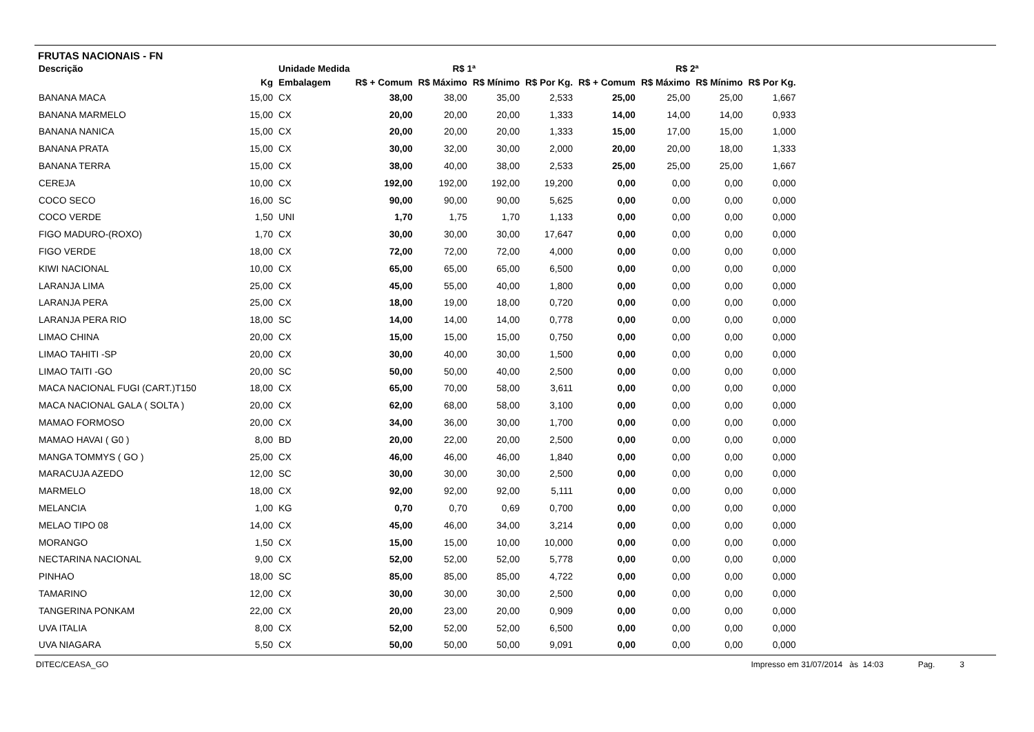FRUTAS NACIONAIS - FN
| Descrição | | Unidade Medida | R$ 1ª | | | | R$ 2ª | | | |
| --- | --- | --- | --- | --- | --- | --- | --- | --- | --- | --- |
| | Kg | Embalagem | R$ + Comum | R$ Máximo | R$ Mínimo | R$ Por Kg. | R$ + Comum | R$ Máximo | R$ Mínimo | R$ Por Kg. |
| BANANA MACA | 15,00 | CX | 38,00 | 38,00 | 35,00 | 2,533 | 25,00 | 25,00 | 25,00 | 1,667 |
| BANANA MARMELO | 15,00 | CX | 20,00 | 20,00 | 20,00 | 1,333 | 14,00 | 14,00 | 14,00 | 0,933 |
| BANANA NANICA | 15,00 | CX | 20,00 | 20,00 | 20,00 | 1,333 | 15,00 | 17,00 | 15,00 | 1,000 |
| BANANA PRATA | 15,00 | CX | 30,00 | 32,00 | 30,00 | 2,000 | 20,00 | 20,00 | 18,00 | 1,333 |
| BANANA TERRA | 15,00 | CX | 38,00 | 40,00 | 38,00 | 2,533 | 25,00 | 25,00 | 25,00 | 1,667 |
| CEREJA | 10,00 | CX | 192,00 | 192,00 | 192,00 | 19,200 | 0,00 | 0,00 | 0,00 | 0,000 |
| COCO SECO | 16,00 | SC | 90,00 | 90,00 | 90,00 | 5,625 | 0,00 | 0,00 | 0,00 | 0,000 |
| COCO VERDE | 1,50 | UNI | 1,70 | 1,75 | 1,70 | 1,133 | 0,00 | 0,00 | 0,00 | 0,000 |
| FIGO MADURO-(ROXO) | 1,70 | CX | 30,00 | 30,00 | 30,00 | 17,647 | 0,00 | 0,00 | 0,00 | 0,000 |
| FIGO VERDE | 18,00 | CX | 72,00 | 72,00 | 72,00 | 4,000 | 0,00 | 0,00 | 0,00 | 0,000 |
| KIWI NACIONAL | 10,00 | CX | 65,00 | 65,00 | 65,00 | 6,500 | 0,00 | 0,00 | 0,00 | 0,000 |
| LARANJA LIMA | 25,00 | CX | 45,00 | 55,00 | 40,00 | 1,800 | 0,00 | 0,00 | 0,00 | 0,000 |
| LARANJA PERA | 25,00 | CX | 18,00 | 19,00 | 18,00 | 0,720 | 0,00 | 0,00 | 0,00 | 0,000 |
| LARANJA PERA RIO | 18,00 | SC | 14,00 | 14,00 | 14,00 | 0,778 | 0,00 | 0,00 | 0,00 | 0,000 |
| LIMAO CHINA | 20,00 | CX | 15,00 | 15,00 | 15,00 | 0,750 | 0,00 | 0,00 | 0,00 | 0,000 |
| LIMAO TAHITI -SP | 20,00 | CX | 30,00 | 40,00 | 30,00 | 1,500 | 0,00 | 0,00 | 0,00 | 0,000 |
| LIMAO TAITI -GO | 20,00 | SC | 50,00 | 50,00 | 40,00 | 2,500 | 0,00 | 0,00 | 0,00 | 0,000 |
| MACA NACIONAL FUGI (CART.)T150 | 18,00 | CX | 65,00 | 70,00 | 58,00 | 3,611 | 0,00 | 0,00 | 0,00 | 0,000 |
| MACA NACIONAL GALA ( SOLTA ) | 20,00 | CX | 62,00 | 68,00 | 58,00 | 3,100 | 0,00 | 0,00 | 0,00 | 0,000 |
| MAMAO FORMOSO | 20,00 | CX | 34,00 | 36,00 | 30,00 | 1,700 | 0,00 | 0,00 | 0,00 | 0,000 |
| MAMAO HAVAI ( G0 ) | 8,00 | BD | 20,00 | 22,00 | 20,00 | 2,500 | 0,00 | 0,00 | 0,00 | 0,000 |
| MANGA TOMMYS ( GO ) | 25,00 | CX | 46,00 | 46,00 | 46,00 | 1,840 | 0,00 | 0,00 | 0,00 | 0,000 |
| MARACUJA AZEDO | 12,00 | SC | 30,00 | 30,00 | 30,00 | 2,500 | 0,00 | 0,00 | 0,00 | 0,000 |
| MARMELO | 18,00 | CX | 92,00 | 92,00 | 92,00 | 5,111 | 0,00 | 0,00 | 0,00 | 0,000 |
| MELANCIA | 1,00 | KG | 0,70 | 0,70 | 0,69 | 0,700 | 0,00 | 0,00 | 0,00 | 0,000 |
| MELAO TIPO 08 | 14,00 | CX | 45,00 | 46,00 | 34,00 | 3,214 | 0,00 | 0,00 | 0,00 | 0,000 |
| MORANGO | 1,50 | CX | 15,00 | 15,00 | 10,00 | 10,000 | 0,00 | 0,00 | 0,00 | 0,000 |
| NECTARINA NACIONAL | 9,00 | CX | 52,00 | 52,00 | 52,00 | 5,778 | 0,00 | 0,00 | 0,00 | 0,000 |
| PINHAO | 18,00 | SC | 85,00 | 85,00 | 85,00 | 4,722 | 0,00 | 0,00 | 0,00 | 0,000 |
| TAMARINO | 12,00 | CX | 30,00 | 30,00 | 30,00 | 2,500 | 0,00 | 0,00 | 0,00 | 0,000 |
| TANGERINA PONKAM | 22,00 | CX | 20,00 | 23,00 | 20,00 | 0,909 | 0,00 | 0,00 | 0,00 | 0,000 |
| UVA ITALIA | 8,00 | CX | 52,00 | 52,00 | 52,00 | 6,500 | 0,00 | 0,00 | 0,00 | 0,000 |
| UVA NIAGARA | 5,50 | CX | 50,00 | 50,00 | 50,00 | 9,091 | 0,00 | 0,00 | 0,00 | 0,000 |
DITEC/CEASA_GO Impresso em 31/07/2014 às 14:03 Pag. 3